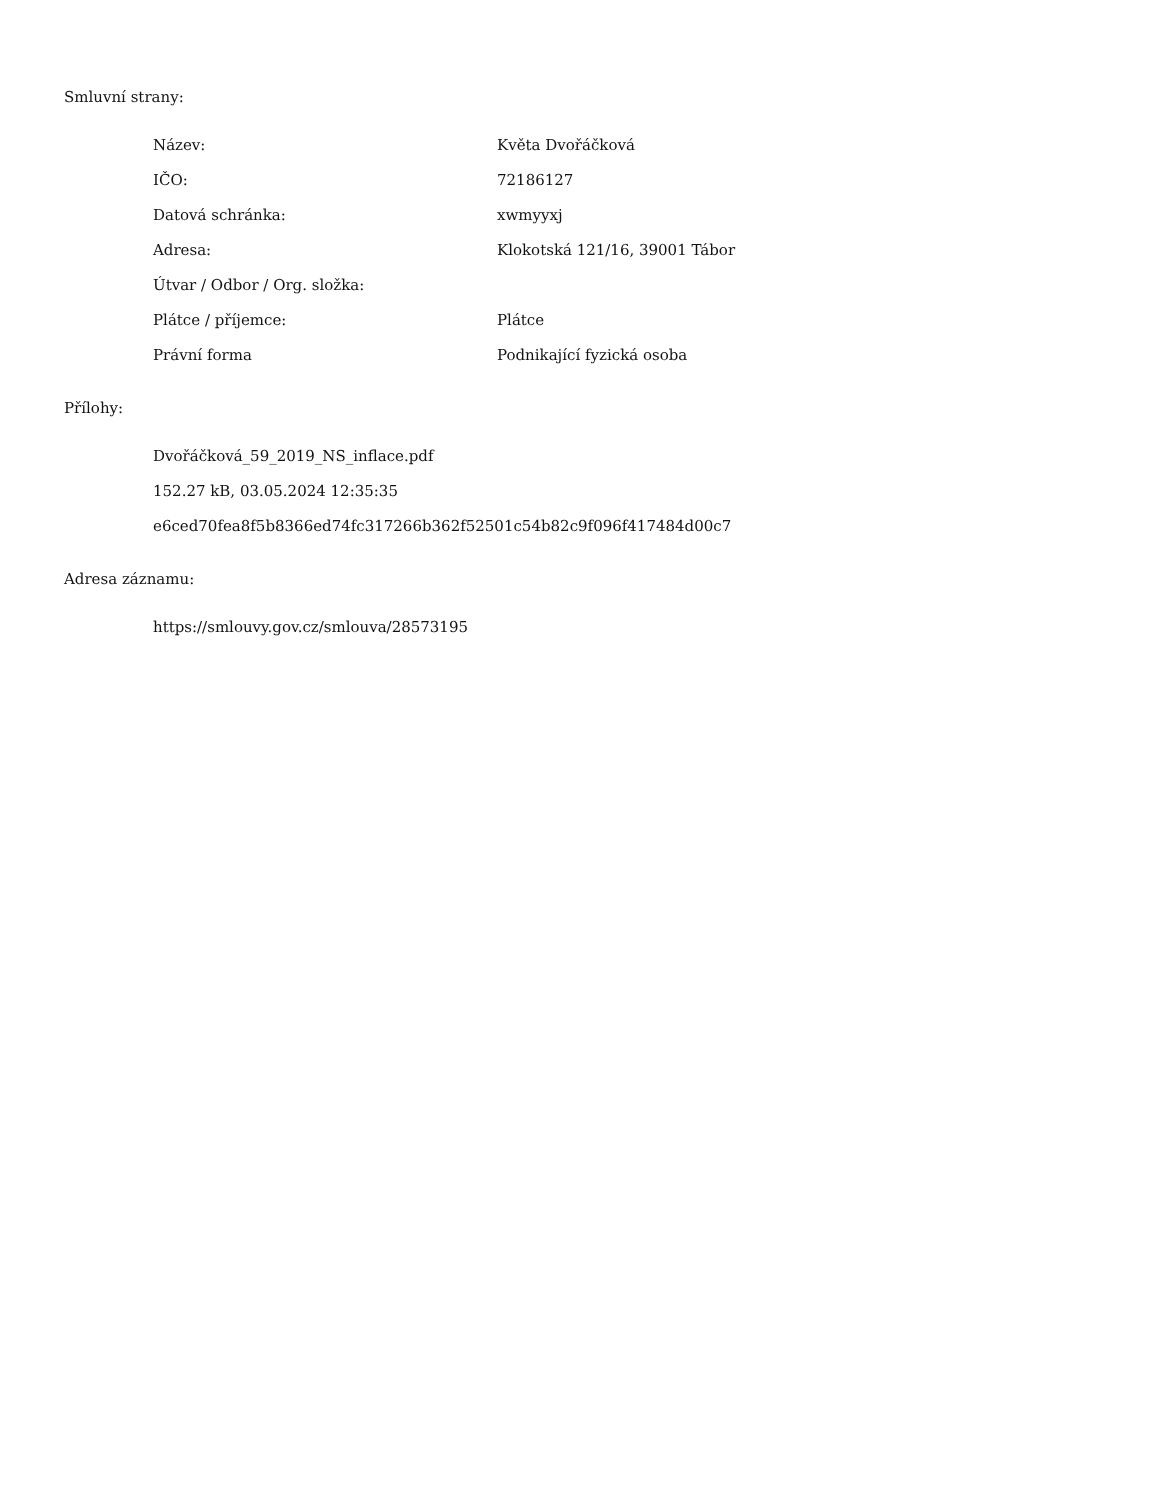Smluvní strany:
| Název: | Květa Dvořáčková |
| IČO: | 72186127 |
| Datová schránka: | xwmyyxj |
| Adresa: | Klokotská 121/16, 39001 Tábor |
| Útvar / Odbor / Org. složka: | |
| Plátce / příjemce: | Plátce |
| Právní forma | Podnikající fyzická osoba |
Přílohy:
Dvořáčková_59_2019_NS_inflace.pdf
152.27 kB, 03.05.2024 12:35:35
e6ced70fea8f5b8366ed74fc317266b362f52501c54b82c9f096f417484d00c7
Adresa záznamu:
https://smlouvy.gov.cz/smlouva/28573195